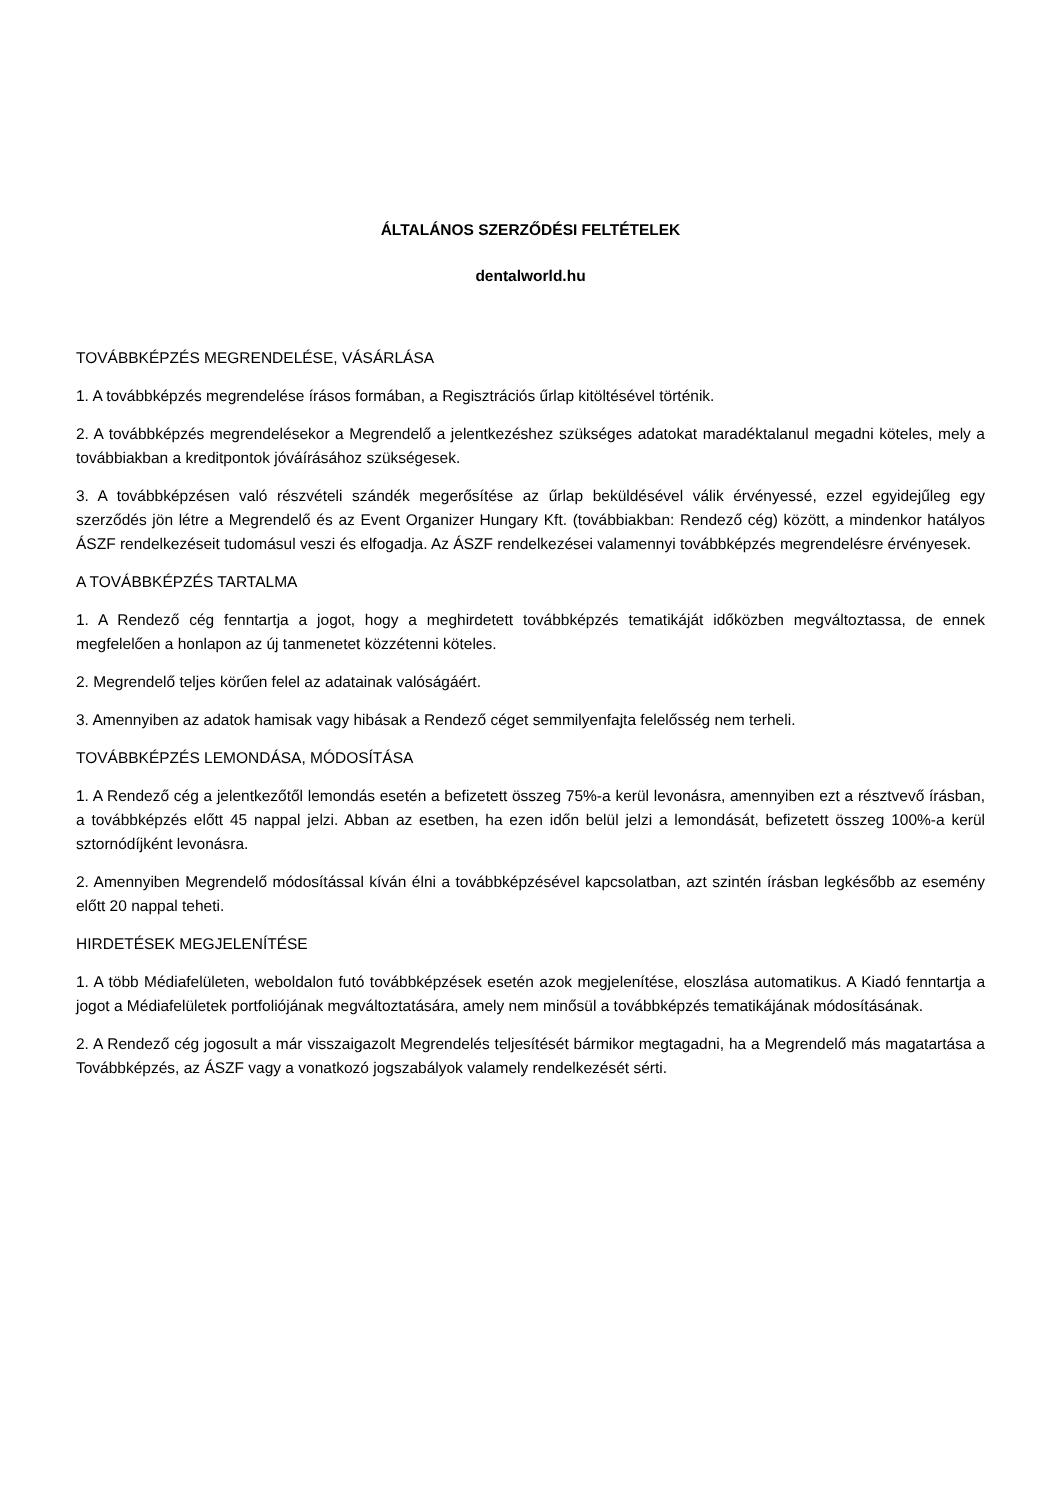ÁLTALÁNOS SZERZŐDÉSI FELTÉTELEK
dentalworld.hu
TOVÁBBKÉPZÉS MEGRENDELÉSE, VÁSÁRLÁSA
1. A továbbképzés megrendelése írásos formában, a Regisztrációs űrlap kitöltésével történik.
2. A továbbképzés megrendelésekor a Megrendelő a jelentkezéshez szükséges adatokat maradéktalanul megadni köteles, mely a továbbiakban a kreditpontok jóváírásához szükségesek.
3. A továbbképzésen való részvételi szándék megerősítése az űrlap beküldésével válik érvényessé, ezzel egyidejűleg egy szerződés jön létre a Megrendelő és az Event Organizer Hungary Kft. (továbbiakban: Rendező cég) között, a mindenkor hatályos ÁSZF rendelkezéseit tudomásul veszi és elfogadja. Az ÁSZF rendelkezései valamennyi továbbképzés megrendelésre érvényesek.
A TOVÁBBKÉPZÉS TARTALMA
1. A Rendező cég fenntartja a jogot, hogy a meghirdetett továbbképzés tematikáját időközben megváltoztassa, de ennek megfelelően a honlapon az új tanmenetet közzétenni köteles.
2. Megrendelő teljes körűen felel az adatainak valóságáért.
3. Amennyiben az adatok hamisak vagy hibásak a Rendező céget semmilyenfajta felelősség nem terheli.
TOVÁBBKÉPZÉS LEMONDÁSA, MÓDOSÍTÁSA
1. A Rendező cég a jelentkezőtől lemondás esetén a befizetett összeg 75%-a kerül levonásra, amennyiben ezt a résztvevő írásban, a továbbképzés előtt 45 nappal jelzi. Abban az esetben, ha ezen időn belül jelzi a lemondását, befizetett összeg 100%-a kerül sztornódíjként levonásra.
2. Amennyiben Megrendelő módosítással kíván élni a továbbképzésével kapcsolatban, azt szintén írásban legkésőbb az esemény előtt 20 nappal teheti.
HIRDETÉSEK MEGJELENÍTÉSE
1. A több Médiafelületen, weboldalon futó továbbképzések esetén azok megjelenítése, eloszlása automatikus. A Kiadó fenntartja a jogot a Médiafelületek portfoliójának megváltoztatására, amely nem minősül a továbbképzés tematikájának módosításának.
2. A Rendező cég jogosult a már visszaigazolt Megrendelés teljesítését bármikor megtagadni, ha a Megrendelő más magatartása a Továbbképzés, az ÁSZF vagy a vonatkozó jogszabályok valamely rendelkezését sérti.